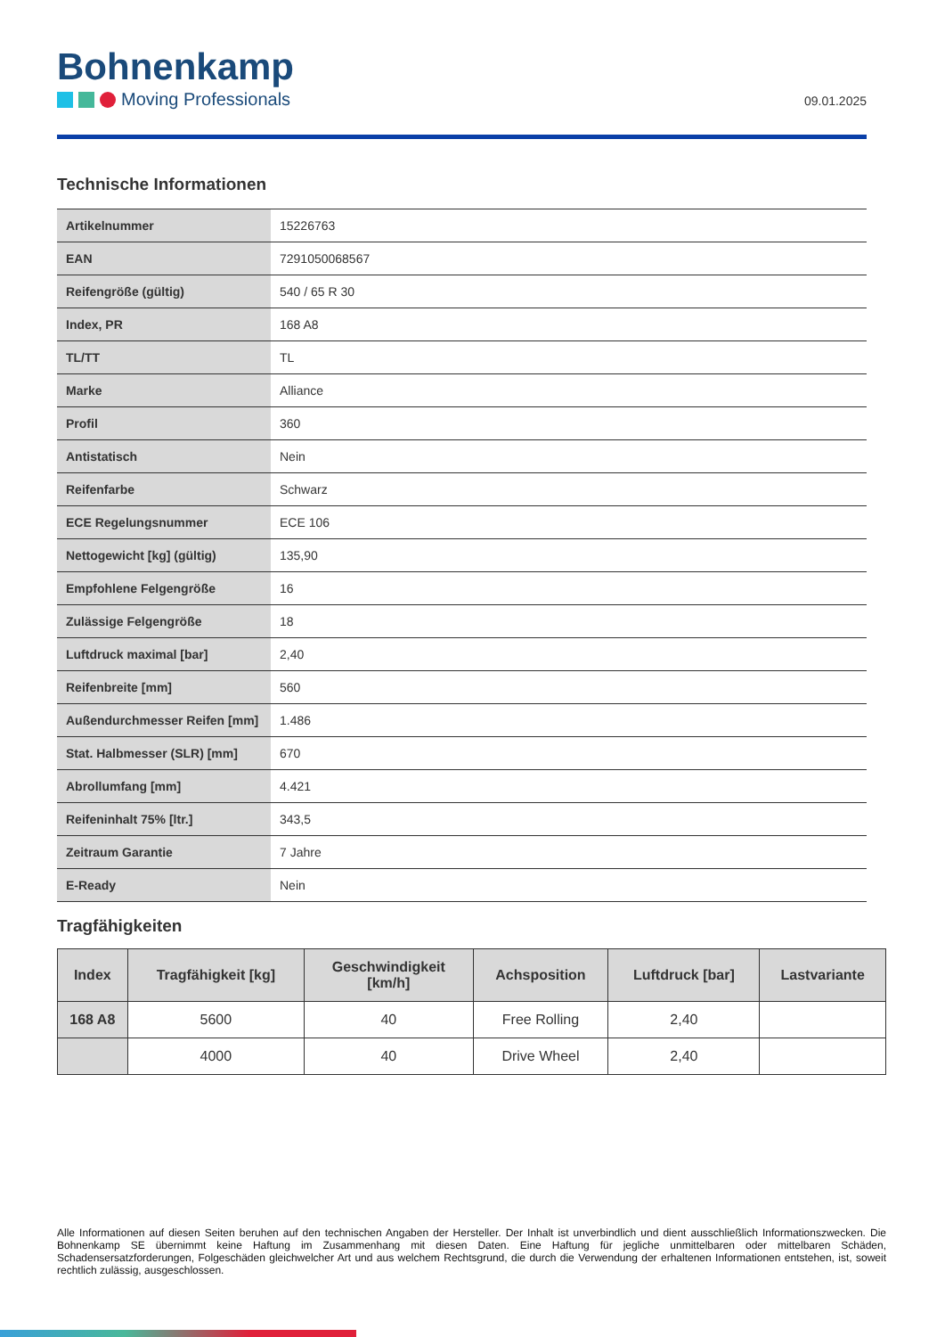Bohnenkamp
Moving Professionals
09.01.2025
Technische Informationen
| Artikelnummer | 15226763 |
| EAN | 7291050068567 |
| Reifengröße (gültig) | 540 / 65 R 30 |
| Index, PR | 168 A8 |
| TL/TT | TL |
| Marke | Alliance |
| Profil | 360 |
| Antistatisch | Nein |
| Reifenfarbe | Schwarz |
| ECE Regelungsnummer | ECE 106 |
| Nettogewicht [kg] (gültig) | 135,90 |
| Empfohlene Felgengröße | 16 |
| Zulässige Felgengröße | 18 |
| Luftdruck maximal [bar] | 2,40 |
| Reifenbreite [mm] | 560 |
| Außendurchmesser Reifen [mm] | 1.486 |
| Stat. Halbmesser (SLR) [mm] | 670 |
| Abrollumfang [mm] | 4.421 |
| Reifeninhalt 75% [ltr.] | 343,5 |
| Zeitraum Garantie | 7 Jahre |
| E-Ready | Nein |
Tragfähigkeiten
| Index | Tragfähigkeit [kg] | Geschwindigkeit [km/h] | Achsposition | Luftdruck [bar] | Lastvariante |
| --- | --- | --- | --- | --- | --- |
| 168 A8 | 5600 | 40 | Free Rolling | 2,40 | |
| | 4000 | 40 | Drive Wheel | 2,40 | |
Alle Informationen auf diesen Seiten beruhen auf den technischen Angaben der Hersteller. Der Inhalt ist unverbindlich und dient ausschließlich Informationszwecken. Die Bohnenkamp SE übernimmt keine Haftung im Zusammenhang mit diesen Daten. Eine Haftung für jegliche unmittelbaren oder mittelbaren Schäden, Schadensersatzforderungen, Folgeschäden gleichwelcher Art und aus welchem Rechtsgrund, die durch die Verwendung der erhaltenen Informationen entstehen, ist, soweit rechtlich zulässig, ausgeschlossen.